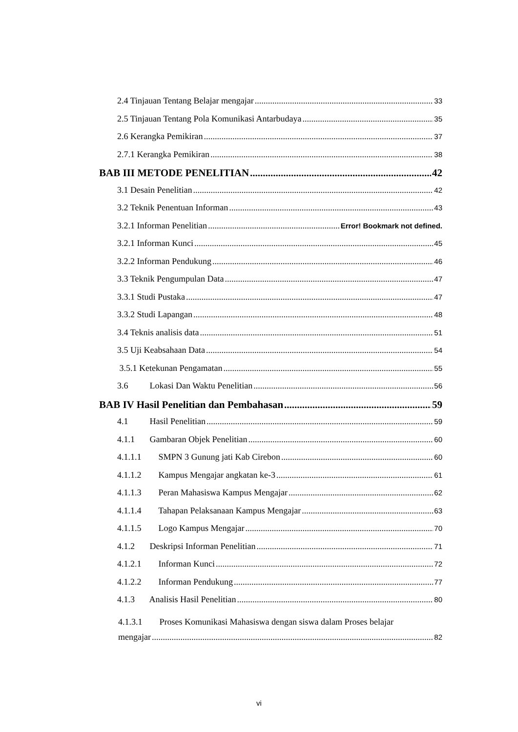2.4 Tinjauan Tentang Belajar mengajar 33
2.5 Tinjauan Tentang Pola Komunikasi Antarbudaya 35
2.6 Kerangka Pemikiran 37
2.7.1 Kerangka Pemikiran 38
BAB III METODE PENELITIAN 42
3.1 Desain Penelitian 42
3.2 Teknik Penentuan Informan 43
3.2.1 Informan Penelitian Error! Bookmark not defined.
3.2.1 Informan Kunci 45
3.2.2 Informan Pendukung 46
3.3 Teknik Pengumpulan Data 47
3.3.1 Studi Pustaka 47
3.3.2 Studi Lapangan 48
3.4 Teknis analisis data 51
3.5 Uji Keabsahaan Data 54
3.5.1 Ketekunan Pengamatan 55
3.6 Lokasi Dan Waktu Penelitian 56
BAB IV Hasil Penelitian dan Pembahasan 59
4.1 Hasil Penelitian 59
4.1.1 Gambaran Objek Penelitian 60
4.1.1.1 SMPN 3 Gunung jati Kab Cirebon 60
4.1.1.2 Kampus Mengajar angkatan ke-3 61
4.1.1.3 Peran Mahasiswa Kampus Mengajar 62
4.1.1.4 Tahapan Pelaksanaan Kampus Mengajar 63
4.1.1.5 Logo Kampus Mengajar 70
4.1.2 Deskripsi Informan Penelitian 71
4.1.2.1 Informan Kunci 72
4.1.2.2 Informan Pendukung 77
4.1.3 Analisis Hasil Penelitian 80
4.1.3.1 Proses Komunikasi Mahasiswa dengan siswa dalam Proses belajar
mengajar 82
vi